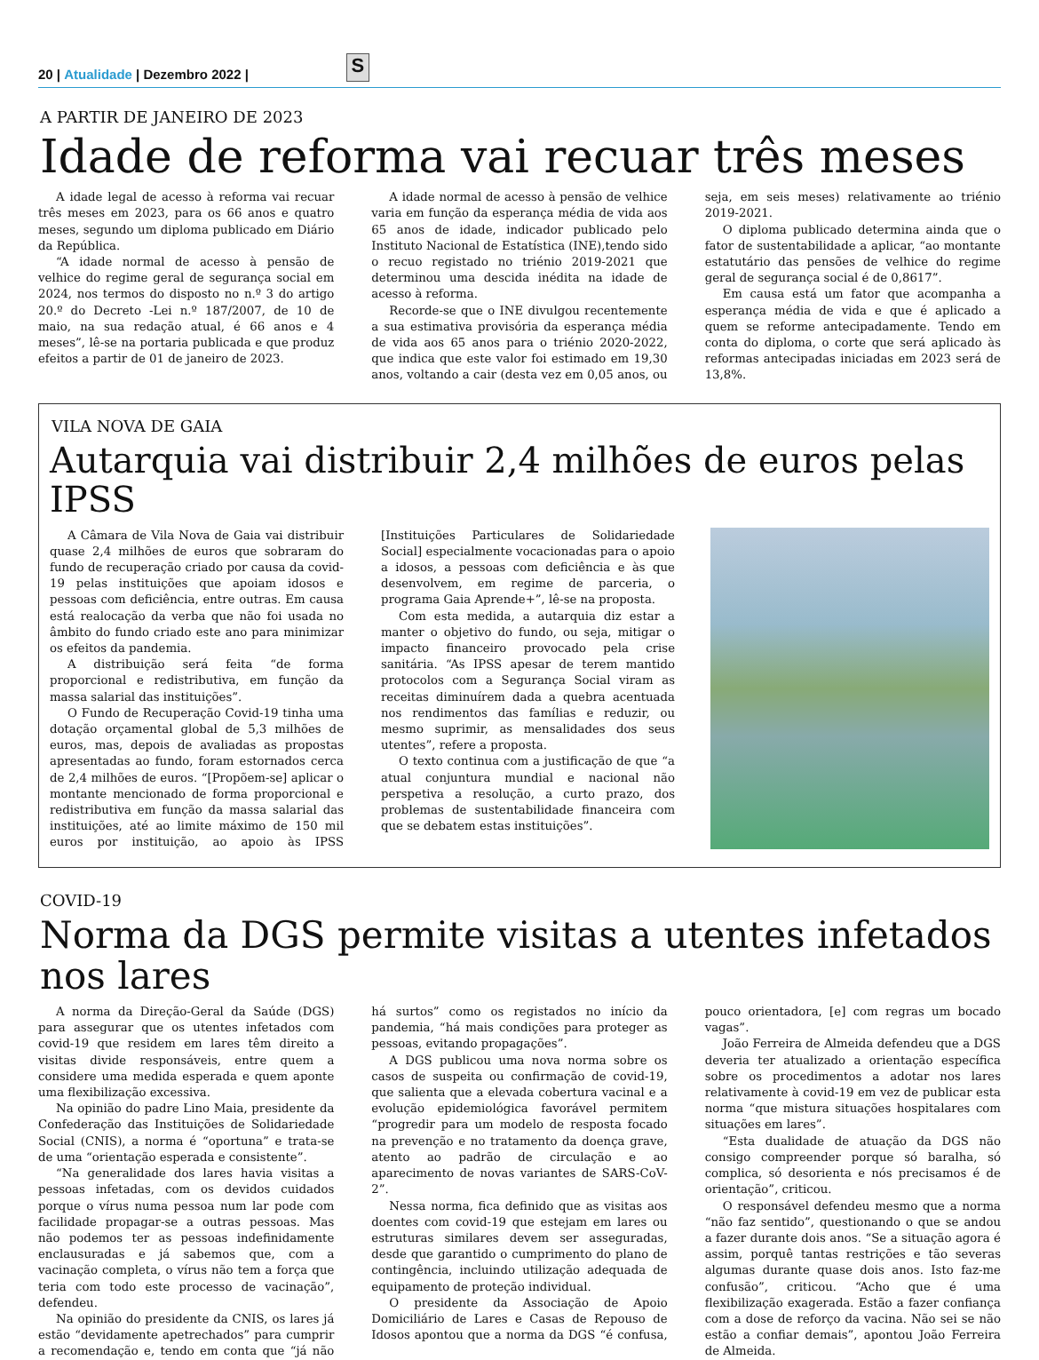20 | Atualidade | Dezembro 2022 |
S
A PARTIR DE JANEIRO DE 2023
Idade de reforma vai recuar três meses
A idade legal de acesso à reforma vai recuar três meses em 2023, para os 66 anos e quatro meses, segundo um diploma publicado em Diário da República.
“A idade normal de acesso à pensão de velhice do regime geral de segurança social em 2024, nos termos do disposto no n.º 3 do artigo 20.º do Decreto -Lei n.º 187/2007, de 10 de maio, na sua redação atual, é 66 anos e 4 meses”, lê-se na portaria publicada e que produz efeitos a partir de 01 de janeiro de 2023.
A idade normal de acesso à pensão de velhice varia em função da esperança média de vida aos 65 anos de idade, indicador publicado pelo Instituto Nacional de Estatística (INE),tendo sido o recuo registado no triénio 2019-2021 que determinou uma descida inédita na idade de acesso à reforma.
Recorde-se que o INE divulgou recentemente a sua estimativa provisória da esperança média de vida aos 65 anos para o triénio 2020-2022, que indica que este valor foi estimado em 19,30 anos, voltando a cair (desta vez em 0,05 anos, ou seja, em seis meses) relativamente ao triénio 2019-2021.
O diploma publicado determina ainda que o fator de sustentabilidade a aplicar, “ao montante estatutário das pensões de velhice do regime geral de segurança social é de 0,8617”.
Em causa está um fator que acompanha a esperança média de vida e que é aplicado a quem se reforme antecipadamente. Tendo em conta do diploma, o corte que será aplicado às reformas antecipadas iniciadas em 2023 será de 13,8%.
VILA NOVA DE GAIA
Autarquia vai distribuir 2,4 milhões de euros pelas IPSS
A Câmara de Vila Nova de Gaia vai distribuir quase 2,4 milhões de euros que sobraram do fundo de recuperação criado por causa da covid-19 pelas instituições que apoiam idosos e pessoas com deficiência, entre outras. Em causa está realocação da verba que não foi usada no âmbito do fundo criado este ano para minimizar os efeitos da pandemia.
A distribuição será feita “de forma proporcional e redistributiva, em função da massa salarial das instituições”.
O Fundo de Recuperação Covid-19 tinha uma dotação orçamental global de 5,3 milhões de euros, mas, depois de avaliadas as propostas apresentadas ao fundo, foram estornados cerca de 2,4 milhões de euros. “[Propõem-se] aplicar o montante mencionado de forma proporcional e redistributiva em função da massa salarial das instituições, até ao limite máximo de 150 mil euros por instituição, ao apoio às IPSS [Instituições Particulares de Solidariedade Social] especialmente vocacionadas para o apoio a idosos, a pessoas com deficiência e às que desenvolvem, em regime de parceria, o programa Gaia Aprende+”, lê-se na proposta.
Com esta medida, a autarquia diz estar a manter o objetivo do fundo, ou seja, mitigar o impacto financeiro provocado pela crise sanitária. “As IPSS apesar de terem mantido protocolos com a Segurança Social viram as receitas diminuírem dada a quebra acentuada nos rendimentos das famílias e reduzir, ou mesmo suprimir, as mensalidades dos seus utentes”, refere a proposta.
O texto continua com a justificação de que “a atual conjuntura mundial e nacional não perspetiva a resolução, a curto prazo, dos problemas de sustentabilidade financeira com que se debatem estas instituições”.
COVID-19
Norma da DGS permite visitas a utentes infetados nos lares
A norma da Direção-Geral da Saúde (DGS) para assegurar que os utentes infetados com covid-19 que residem em lares têm direito a visitas divide responsáveis, entre quem a considere uma medida esperada e quem aponte uma flexibilização excessiva.
Na opinião do padre Lino Maia, presidente da Confederação das Instituições de Solidariedade Social (CNIS), a norma é “oportuna” e trata-se de uma “orientação esperada e consistente”.
“Na generalidade dos lares havia visitas a pessoas infetadas, com os devidos cuidados porque o vírus numa pessoa num lar pode com facilidade propagar-se a outras pessoas. Mas não podemos ter as pessoas indefinidamente enclausuradas e já sabemos que, com a vacinação completa, o vírus não tem a força que teria com todo este processo de vacinação”, defendeu.
Na opinião do presidente da CNIS, os lares já estão “devidamente apetrechados” para cumprir a recomendação e, tendo em conta que “já não há surtos” como os registados no início da pandemia, “há mais condições para proteger as pessoas, evitando propagações”.
A DGS publicou uma nova norma sobre os casos de suspeita ou confirmação de covid-19, que salienta que a elevada cobertura vacinal e a evolução epidemiológica favorável permitem “progredir para um modelo de resposta focado na prevenção e no tratamento da doença grave, atento ao padrão de circulação e ao aparecimento de novas variantes de SARS-CoV-2”.
Nessa norma, fica definido que as visitas aos doentes com covid-19 que estejam em lares ou estruturas similares devem ser asseguradas, desde que garantido o cumprimento do plano de contingência, incluindo utilização adequada de equipamento de proteção individual.
O presidente da Associação de Apoio Domiciliário de Lares e Casas de Repouso de Idosos apontou que a norma da DGS “é confusa, pouco orientadora, [e] com regras um bocado vagas”.
João Ferreira de Almeida defendeu que a DGS deveria ter atualizado a orientação específica sobre os procedimentos a adotar nos lares relativamente à covid-19 em vez de publicar esta norma “que mistura situações hospitalares com situações em lares”.
“Esta dualidade de atuação da DGS não consigo compreender porque só baralha, só complica, só desorienta e nós precisamos é de orientação”, criticou.
O responsável defendeu mesmo que a norma “não faz sentido”, questionando o que se andou a fazer durante dois anos. “Se a situação agora é assim, porquê tantas restrições e tão severas algumas durante quase dois anos. Isto faz-me confusão”, criticou. “Acho que é uma flexibilização exagerada. Estão a fazer confiança com a dose de reforço da vacina. Não sei se não estão a confiar demais”, apontou João Ferreira de Almeida.